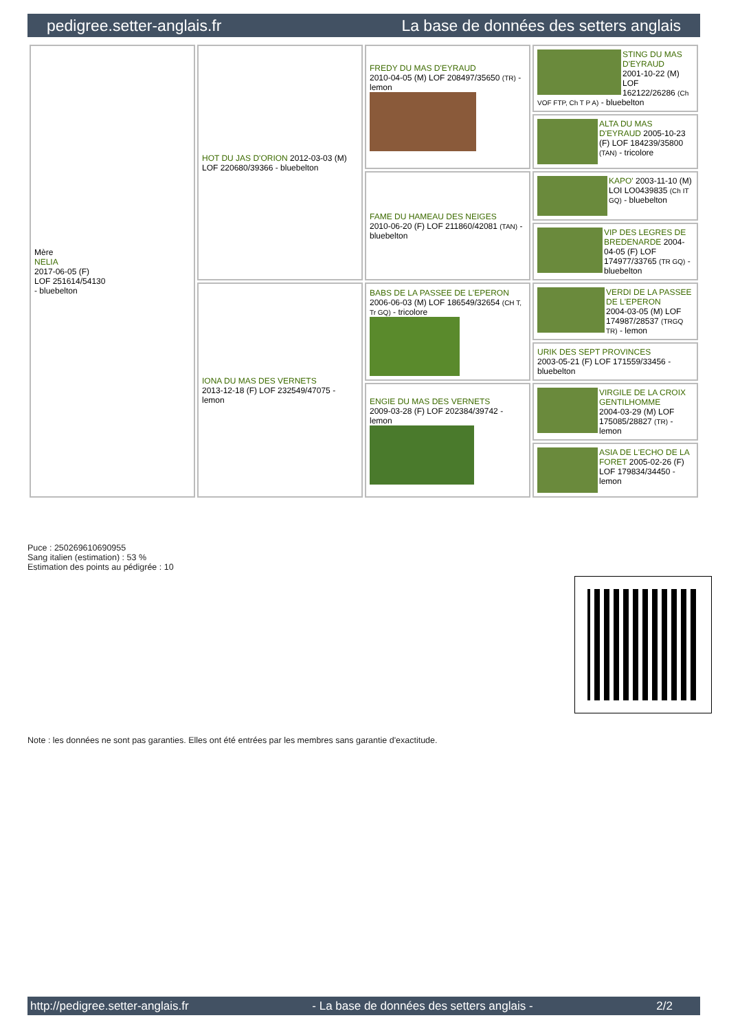pedigree.setter-anglais.fr La base de données des setters anglais
| Mère NELIA 2017-06-05 (F) LOF 251614/54130 - bluebelton | HOT DU JAS D'ORION 2012-03-03 (M) LOF 220680/39366 - bluebelton | FREDY DU MAS D'EYRAUD 2010-04-05 (M) LOF 208497/35650 (TR) - lemon | STING DU MAS D'EYRAUD 2001-10-22 (M) LOF 162122/26286 (Ch VOF FTP, Ch T P A) - bluebelton |
| | | | ALTA DU MAS D'EYRAUD 2005-10-23 (F) LOF 184239/35800 (TAN) - tricolore |
| | | FAME DU HAMEAU DES NEIGES 2010-06-20 (F) LOF 211860/42081 (TAN) - bluebelton | KAPO' 2003-11-10 (M) LOI LO0439835 (Ch IT GQ) - bluebelton |
| | | | VIP DES LEGRES DE BREDENARDE 2004-04-05 (F) LOF 174977/33765 (TR GQ) - bluebelton |
| | IONA DU MAS DES VERNETS 2013-12-18 (F) LOF 232549/47075 - lemon | BABS DE LA PASSEE DE L'EPERON 2006-06-03 (M) LOF 186549/32654 (CH T, Tr GQ) - tricolore | VERDI DE LA PASSEE DE L'EPERON 2004-03-05 (M) LOF 174987/28537 (TRGQ TR) - lemon |
| | | | URIK DES SEPT PROVINCES 2003-05-21 (F) LOF 171559/33456 - bluebelton |
| | | ENGIE DU MAS DES VERNETS 2009-03-28 (F) LOF 202384/39742 - lemon | VIRGILE DE LA CROIX GENTILHOMME 2004-03-29 (M) LOF 175085/28827 (TR) - lemon |
| | | | ASIA DE L'ECHO DE LA FORET 2005-02-26 (F) LOF 179834/34450 - lemon |
Puce : 250269610690955
Sang italien (estimation) : 53 %
Estimation des points au pédigrée : 10
Note : les données ne sont pas garanties. Elles ont été entrées par les membres sans garantie d'exactitude.
http://pedigree.setter-anglais.fr - La base de données des setters anglais - 2/2